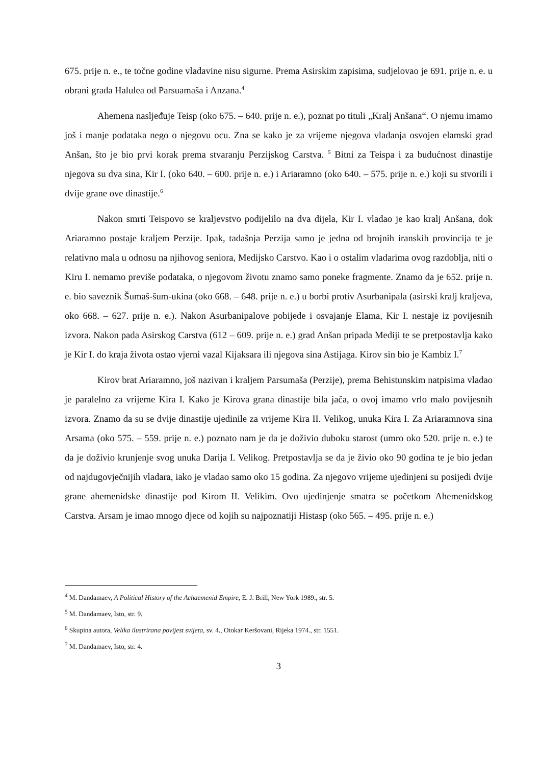675. prije n. e., te točne godine vladavine nisu sigurne. Prema Asirskim zapisima, sudjelovao je 691. prije n. e. u obrani grada Halulea od Parsuamaša i Anzana.<sup>4</sup>
Ahemena nasljeđuje Teisp (oko 675. – 640. prije n. e.), poznat po tituli „Kralj Anšana“. O njemu imamo još i manje podataka nego o njegovu ocu. Zna se kako je za vrijeme njegova vladanja osvojen elamski grad Anšan, što je bio prvi korak prema stvaranju Perzijskog Carstva. <sup>5</sup> Bitni za Teispa i za budućnost dinastije njegova su dva sina, Kir I. (oko 640. – 600. prije n. e.) i Ariaramno (oko 640. – 575. prije n. e.) koji su stvorili i dvije grane ove dinastije.<sup>6</sup>
Nakon smrti Teispovo se kraljevstvo podijelilo na dva dijela, Kir I. vladao je kao kralj Anšana, dok Ariaramno postaje kraljem Perzije. Ipak, tadašnja Perzija samo je jedna od brojnih iranskih provincija te je relativno mala u odnosu na njihovog seniora, Medijsko Carstvo. Kao i o ostalim vladarima ovog razdoblja, niti o Kiru I. nemamo previše podataka, o njegovom životu znamo samo poneke fragmente. Znamo da je 652. prije n. e. bio saveznik Šumaš-šum-ukina (oko 668. – 648. prije n. e.) u borbi protiv Asurbanipala (asirski kralj kraljeva, oko 668. – 627. prije n. e.). Nakon Asurbanipalove pobijede i osvajanje Elama, Kir I. nestaje iz povijesnih izvora. Nakon pada Asirskog Carstva (612 – 609. prije n. e.) grad Anšan pripada Mediji te se pretpostavlja kako je Kir I. do kraja života ostao vjerni vazal Kijaksara ili njegova sina Astijaga. Kirov sin bio je Kambiz I.<sup>7</sup>
Kirov brat Ariaramno, još nazivan i kraljem Parsumaša (Perzije), prema Behistunskim natpisima vladao je paralelno za vrijeme Kira I. Kako je Kirova grana dinastije bila jača, o ovoj imamo vrlo malo povijesnih izvora. Znamo da su se dvije dinastije ujedinile za vrijeme Kira II. Velikog, unuka Kira I. Za Ariaramnova sina Arsama (oko 575. – 559. prije n. e.) poznato nam je da je doživio duboku starost (umro oko 520. prije n. e.) te da je doživio krunjenje svog unuka Darija I. Velikog. Pretpostavlja se da je živio oko 90 godina te je bio jedan od najdugovječnijih vladara, iako je vladao samo oko 15 godina. Za njegovo vrijeme ujedinjeni su posijedi dvije grane ahemenidske dinastije pod Kirom II. Velikim. Ovo ujedinjenje smatra se početkom Ahemenidskog Carstva. Arsam je imao mnogo djece od kojih su najpoznatiji Histasp (oko 565. – 495. prije n. e.)
<sup>4</sup> M. Dandamaev, A Political History of the Achaemenid Empire, E. J. Brill, New York 1989., str. 5.
<sup>5</sup> M. Dandamaev, Isto, str. 9.
<sup>6</sup> Skupina autora, Velika ilustrirana povijest svijeta, sv. 4., Otokar Keršovani, Rijeka 1974., str. 1551.
<sup>7</sup> M. Dandamaev, Isto, str. 4.
3